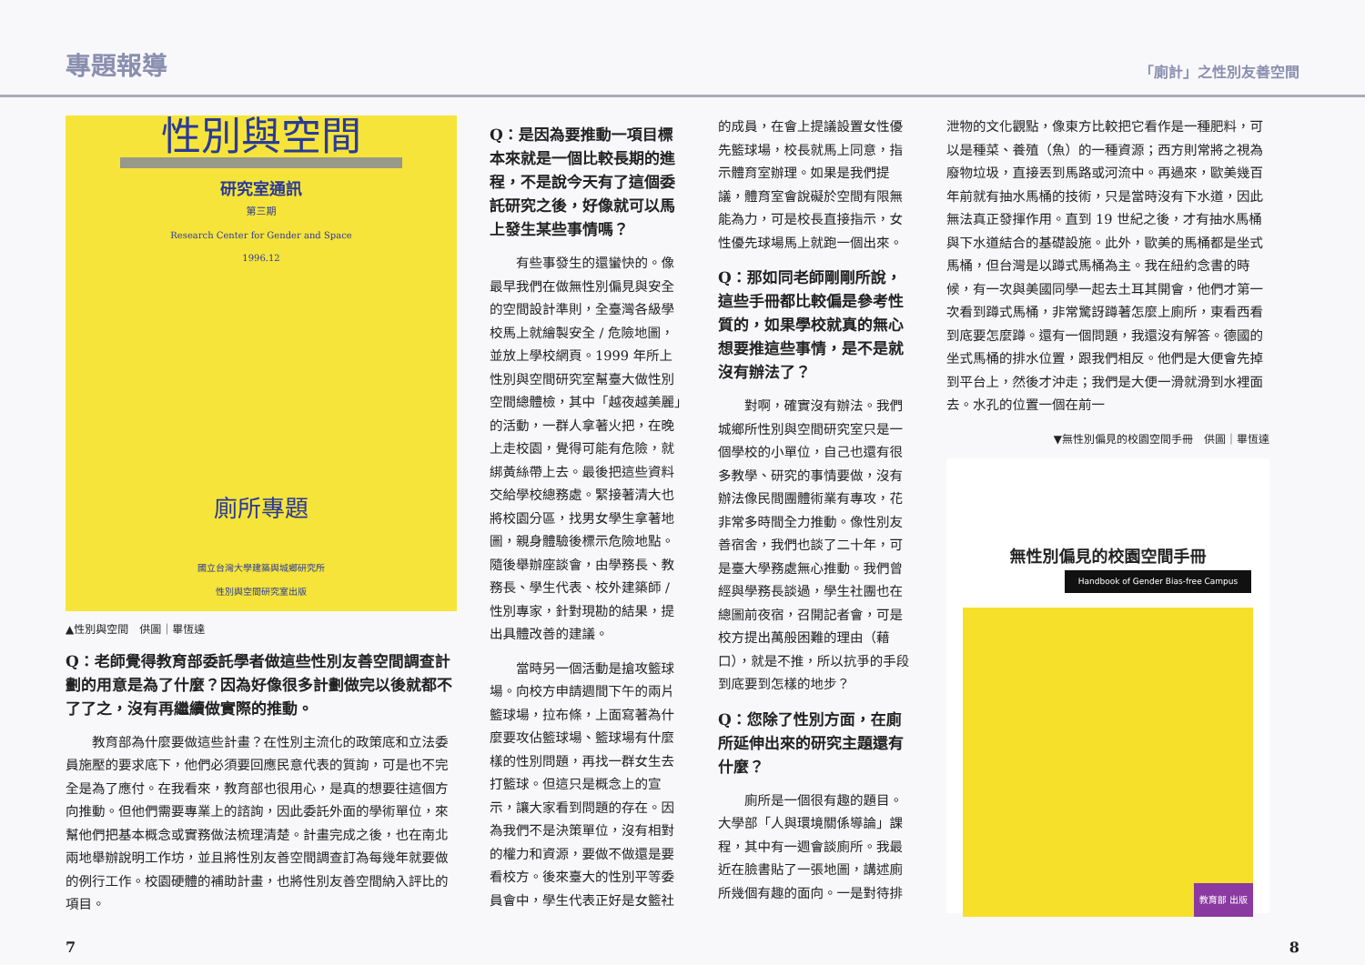專題報導
「廁計」之性別友善空間
性別與空間
研究室通訊
第三期
Research Center for Gender and Space
1996.12
廁所專題
國立台灣大學建築與城鄉研究所
性別與空間研究室出版
▲性別與空間　供圖｜畢恆達
Q：老師覺得教育部委託學者做這些性別友善空間調查計劃的用意是為了什麼？因為好像很多計劃做完以後就都不了了之，沒有再繼續做實際的推動。
教育部為什麼要做這些計畫？在性別主流化的政策底和立法委員施壓的要求底下，他們必須要回應民意代表的質詢，可是也不完全是為了應付。在我看來，教育部也很用心，是真的想要往這個方向推動。但他們需要專業上的諮詢，因此委託外面的學術單位，來幫他們把基本概念或實務做法梳理清楚。計畫完成之後，也在南北兩地舉辦說明工作坊，並且將性別友善空間調查訂為每幾年就要做的例行工作。校園硬體的補助計畫，也將性別友善空間納入評比的項目。
Q：是因為要推動一項目標本來就是一個比較長期的進程，不是說今天有了這個委託研究之後，好像就可以馬上發生某些事情嗎？
有些事發生的還蠻快的。像最早我們在做無性別偏見與安全的空間設計準則，全臺灣各級學校馬上就繪製安全 / 危險地圖，並放上學校網頁。1999 年所上性別與空間研究室幫臺大做性別空間總體檢，其中「越夜越美麗」的活動，一群人拿著火把，在晚上走校園，覺得可能有危險，就綁黃絲帶上去。最後把這些資料交給學校總務處。緊接著清大也將校園分區，找男女學生拿著地圖，親身體驗後標示危險地點。隨後舉辦座談會，由學務長、教務長、學生代表、校外建築師 / 性別專家，針對現勘的結果，提出具體改善的建議。
當時另一個活動是搶攻籃球場。向校方申請週間下午的兩片籃球場，拉布條，上面寫著為什麼要攻佔籃球場、籃球場有什麼樣的性別問題，再找一群女生去打籃球。但這只是概念上的宣示，讓大家看到問題的存在。因為我們不是決策單位，沒有相對的權力和資源，要做不做還是要看校方。後來臺大的性別平等委員會中，學生代表正好是女籃社
的成員，在會上提議設置女性優先籃球場，校長就馬上同意，指示體育室辦理。如果是我們提議，體育室會說礙於空間有限無能為力，可是校長直接指示，女性優先球場馬上就跑一個出來。
Q：那如同老師剛剛所說，這些手冊都比較偏是參考性質的，如果學校就真的無心想要推這些事情，是不是就沒有辦法了？
對啊，確實沒有辦法。我們城鄉所性別與空間研究室只是一個學校的小單位，自己也還有很多教學、研究的事情要做，沒有辦法像民間團體術業有專攻，花非常多時間全力推動。像性別友善宿舍，我們也談了二十年，可是臺大學務處無心推動。我們曾經與學務長談過，學生社團也在總圖前夜宿，召開記者會，可是校方提出萬般困難的理由（藉口），就是不推，所以抗爭的手段到底要到怎樣的地步？
Q：您除了性別方面，在廁所延伸出來的研究主題還有什麼？
廁所是一個很有趣的題目。大學部「人與環境關係導論」課程，其中有一週會談廁所。我最近在臉書貼了一張地圖，講述廁所幾個有趣的面向。一是對待排
泄物的文化觀點，像東方比較把它看作是一種肥料，可以是種菜、養殖（魚）的一種資源；西方則常將之視為廢物垃圾，直接丟到馬路或河流中。再過來，歐美幾百年前就有抽水馬桶的技術，只是當時沒有下水道，因此無法真正發揮作用。直到 19 世紀之後，才有抽水馬桶與下水道結合的基礎設施。此外，歐美的馬桶都是坐式馬桶，但台灣是以蹲式馬桶為主。我在紐約念書的時候，有一次與美國同學一起去土耳其開會，他們才第一次看到蹲式馬桶，非常驚訝蹲著怎麼上廁所，東看西看到底要怎麼蹲。還有一個問題，我還沒有解答。德國的坐式馬桶的排水位置，跟我們相反。他們是大便會先掉到平台上，然後才沖走；我們是大便一滑就滑到水裡面去。水孔的位置一個在前一
▼無性別偏見的校園空間手冊　供圖｜畢恆達
無性別偏見的校園空間手冊
Handbook of Gender Bias-free Campus
教育部 出版
7 8